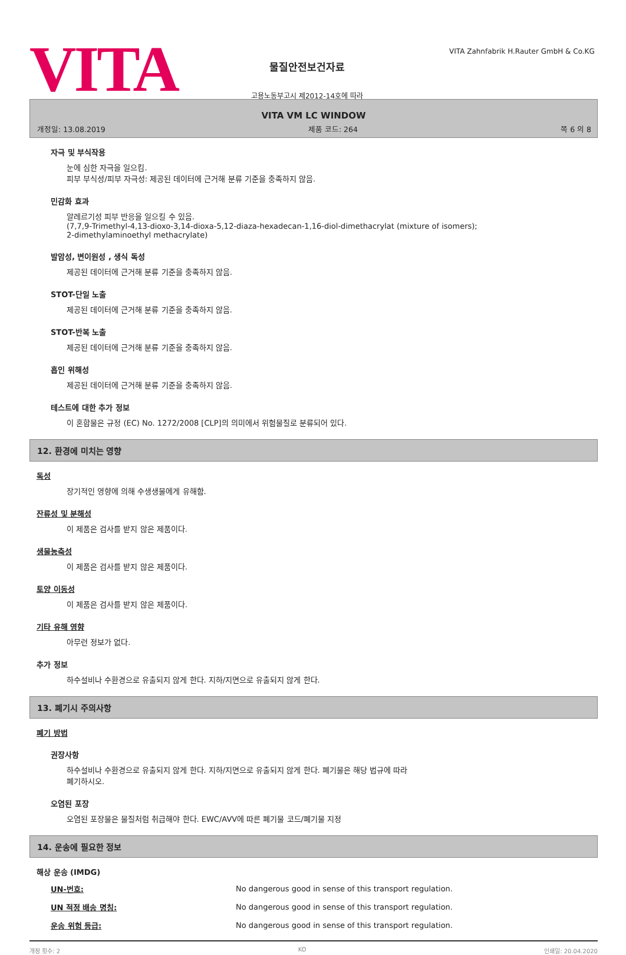VITA
물질안전보건자료
고용노동부고시 제2012-14호에 따라
VITA Zahnfabrik H.Rauter GmbH & Co.KG
VITA VM LC WINDOW
개정일: 13.08.2019 제품 코드: 264 쪽 6 의 8
자극 및 부식작용
눈에 심한 자극을 일으킴.
피부 부식성/피부 자극성: 제공된 데이터에 근거해 분류 기준을 충족하지 않음.
민감화 효과
알레르기성 피부 반응을 일으킬 수 있음.
(7,7,9-Trimethyl-4,13-dioxo-3,14-dioxa-5,12-diaza-hexadecan-1,16-diol-dimethacrylat (mixture of isomers);
2-dimethylaminoethyl methacrylate)
발암성, 변이원성 , 생식 독성
제공된 데이터에 근거해 분류 기준을 충족하지 않음.
STOT-단일 노출
제공된 데이터에 근거해 분류 기준을 충족하지 않음.
STOT-반복 노출
제공된 데이터에 근거해 분류 기준을 충족하지 않음.
흡인 위해성
제공된 데이터에 근거해 분류 기준을 충족하지 않음.
테스트에 대한 추가 정보
이 혼합물은 규정 (EC) No. 1272/2008 [CLP]의 의미에서 위험물질로 분류되어 있다.
12. 환경에 미치는 영향
독성
장기적인 영향에 의해 수생생물에게 유해함.
잔류성 및 분해성
이 제품은 검사를 받지 않은 제품이다.
생물농축성
이 제품은 검사를 받지 않은 제품이다.
토양 이동성
이 제품은 검사를 받지 않은 제품이다.
기타 유해 영향
아무런 정보가 없다.
추가 정보
하수설비나 수환경으로 유출되지 않게 한다. 지하/지면으로 유출되지 않게 한다.
13. 폐기시 주의사항
폐기 방법
권장사항
하수설비나 수환경으로 유출되지 않게 한다. 지하/지면으로 유출되지 않게 한다. 폐기물은 해당 법규에 따라
폐기하시오.
오염된 포장
오염된 포장물은 물질처럼 취급해야 한다. EWC/AVV에 따른 폐기물 코드/폐기물 지정
14. 운송에 필요한 정보
해상 운송 (IMDG)
| UN-번호: | No dangerous good in sense of this transport regulation. |
| UN 적정 배송 명칭: | No dangerous good in sense of this transport regulation. |
| 운송 위험 등급: | No dangerous good in sense of this transport regulation. |
개정 횟수: 2 KO 인쇄일: 20.04.2020